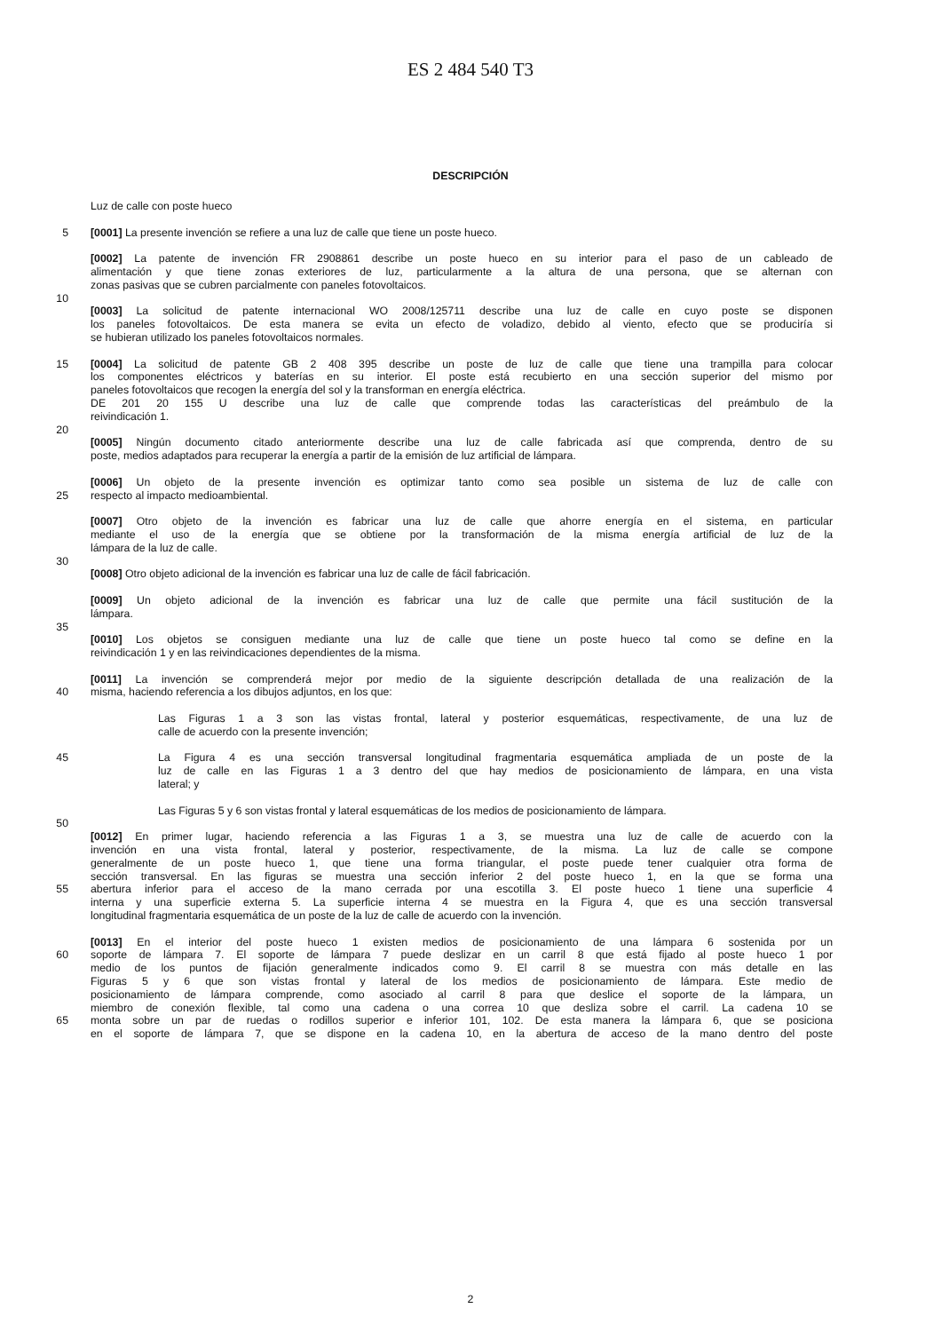ES 2 484 540 T3
DESCRIPCIÓN
Luz de calle con poste hueco
5 [0001] La presente invención se refiere a una luz de calle que tiene un poste hueco.
[0002] La patente de invención FR 2908861 describe un poste hueco en su interior para el paso de un cableado de
alimentación y que tiene zonas exteriores de luz, particularmente a la altura de una persona, que se alternan con
zonas pasivas que se cubren parcialmente con paneles fotovoltaicos.
10
[0003] La solicitud de patente internacional WO 2008/125711 describe una luz de calle en cuyo poste se disponen
los paneles fotovoltaicos. De esta manera se evita un efecto de voladizo, debido al viento, efecto que se produciría si
se hubieran utilizado los paneles fotovoltaicos normales.
15 [0004] La solicitud de patente GB 2 408 395 describe un poste de luz de calle que tiene una trampilla para colocar
los componentes eléctricos y baterías en su interior. El poste está recubierto en una sección superior del mismo por
paneles fotovoltaicos que recogen la energía del sol y la transforman en energía eléctrica.
DE 201 20 155 U describe una luz de calle que comprende todas las características del preámbulo de la
reivindicación 1.
20
[0005] Ningún documento citado anteriormente describe una luz de calle fabricada así que comprenda, dentro de su
poste, medios adaptados para recuperar la energía a partir de la emisión de luz artificial de lámpara.
[0006] Un objeto de la presente invención es optimizar tanto como sea posible un sistema de luz de calle con
25 respecto al impacto medioambiental.
[0007] Otro objeto de la invención es fabricar una luz de calle que ahorre energía en el sistema, en particular
mediante el uso de la energía que se obtiene por la transformación de la misma energía artificial de luz de la
lámpara de la luz de calle.
30
[0008] Otro objeto adicional de la invención es fabricar una luz de calle de fácil fabricación.
[0009] Un objeto adicional de la invención es fabricar una luz de calle que permite una fácil sustitución de la
lámpara.
35
[0010] Los objetos se consiguen mediante una luz de calle que tiene un poste hueco tal como se define en la
reivindicación 1 y en las reivindicaciones dependientes de la misma.
[0011] La invención se comprenderá mejor por medio de la siguiente descripción detallada de una realización de la
40 misma, haciendo referencia a los dibujos adjuntos, en los que:
Las Figuras 1 a 3 son las vistas frontal, lateral y posterior esquemáticas, respectivamente, de una luz de
calle de acuerdo con la presente invención;
45 La Figura 4 es una sección transversal longitudinal fragmentaria esquemática ampliada de un poste de la
luz de calle en las Figuras 1 a 3 dentro del que hay medios de posicionamiento de lámpara, en una vista
lateral; y
Las Figuras 5 y 6 son vistas frontal y lateral esquemáticas de los medios de posicionamiento de lámpara.
50
[0012] En primer lugar, haciendo referencia a las Figuras 1 a 3, se muestra una luz de calle de acuerdo con la
invención en una vista frontal, lateral y posterior, respectivamente, de la misma. La luz de calle se compone
generalmente de un poste hueco 1, que tiene una forma triangular, el poste puede tener cualquier otra forma de
sección transversal. En las figuras se muestra una sección inferior 2 del poste hueco 1, en la que se forma una
55 abertura inferior para el acceso de la mano cerrada por una escotilla 3. El poste hueco 1 tiene una superficie 4
interna y una superficie externa 5. La superficie interna 4 se muestra en la Figura 4, que es una sección transversal
longitudinal fragmentaria esquemática de un poste de la luz de calle de acuerdo con la invención.
[0013] En el interior del poste hueco 1 existen medios de posicionamiento de una lámpara 6 sostenida por un
60 soporte de lámpara 7. El soporte de lámpara 7 puede deslizar en un carril 8 que está fijado al poste hueco 1 por
medio de los puntos de fijación generalmente indicados como 9. El carril 8 se muestra con más detalle en las
Figuras 5 y 6 que son vistas frontal y lateral de los medios de posicionamiento de lámpara. Este medio de
posicionamiento de lámpara comprende, como asociado al carril 8 para que deslice el soporte de la lámpara, un
miembro de conexión flexible, tal como una cadena o una correa 10 que desliza sobre el carril. La cadena 10 se
65 monta sobre un par de ruedas o rodillos superior e inferior 101, 102. De esta manera la lámpara 6, que se posiciona
en el soporte de lámpara 7, que se dispone en la cadena 10, en la abertura de acceso de la mano dentro del poste
2